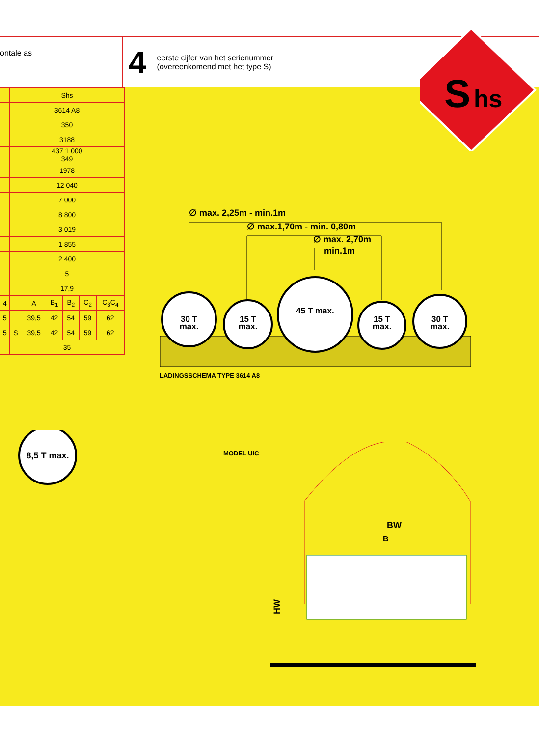ontale as
4 eerste cijfer van het serienummer
(overeenkomend met het type S)
S
hs
| | Shs | | | | | |
| | 3614 A8 | | | | | |
| | 350 | | | | | |
| | 3188 | | | | | |
| | 437 1 000 349 | | | | | |
| | 1978 | | | | | |
| | 12 040 | | | | | |
| | 7 000 | | | | | |
| | 8 800 | | | | | |
| | 3 019 | | | | | |
| | 1 855 | | | | | |
| | 2 400 | | | | | |
| | 5 | | | | | |
| | 17,9 | | | | | |
| 4 | | A | B<sub>1</sub> | B<sub>2</sub> | C<sub>2</sub> | C<sub>3</sub>C<sub>4</sub> |
| 5 | | 39,5 | 42 | 54 | 59 | 62 |
| 5 | S | 39,5 | 42 | 54 | 59 | 62 |
| | 35 | | | | | |
∅ max. 2,25m - min.1m
∅ max.1,70m - min. 0,80m
∅ max. 2,70m
min.1m
30 T
max.
15 T
max.
45 T max.
15 T
max.
30 T
max.
LADINGSSCHEMA TYPE 3614 A8
8,5 T max.
MODEL UIC
BW
B
HW